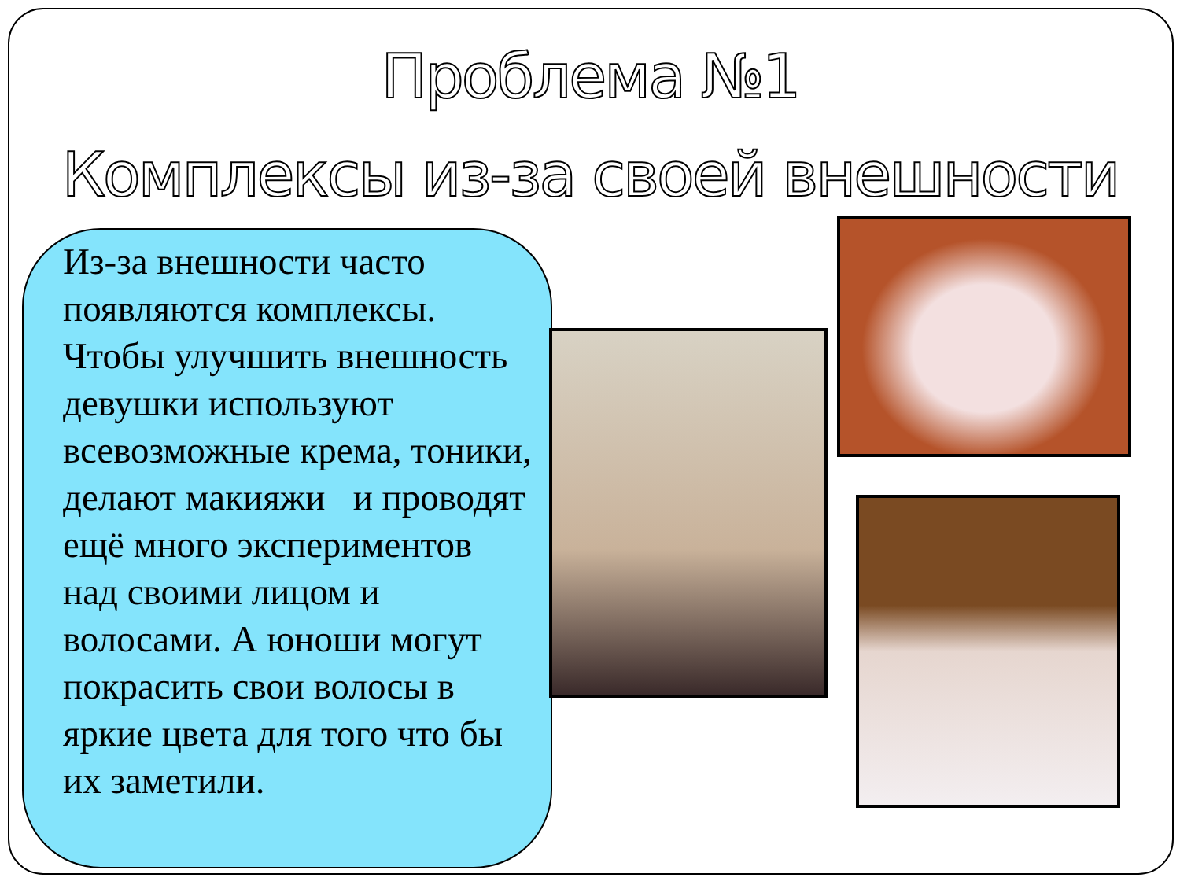Проблема №1
Комплексы из-за своей внешности
Из-за внешности часто появляются комплексы. Чтобы улучшить внешность девушки используют всевозможные крема, тоники, делают макияжи и проводят ещё много экспериментов над своими лицом и волосами. А юноши могут покрасить свои волосы в яркие цвета для того что бы их заметили.